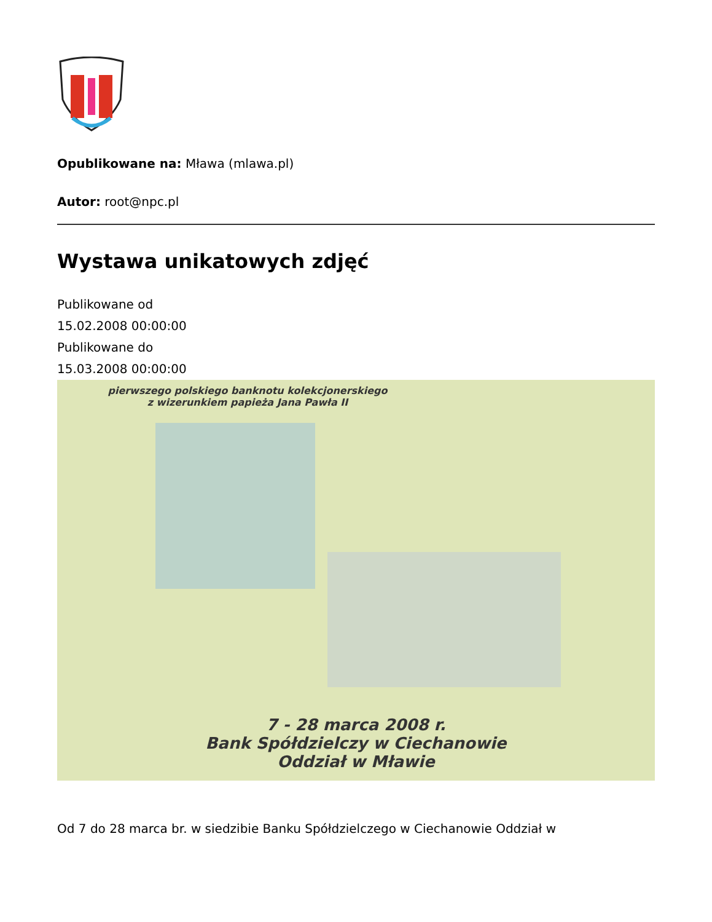Opublikowane na: Mława (mlawa.pl)
Autor: root@npc.pl
Wystawa unikatowych zdjęć
Publikowane od
15.02.2008 00:00:00
Publikowane do
15.03.2008 00:00:00
pierwszego polskiego banknotu kolekcjonerskiego
z wizerunkiem papieża Jana Pawła II
7 - 28 marca 2008 r.
Bank Spółdzielczy w Ciechanowie
Oddział w Mławie
Od 7 do 28 marca br. w siedzibie Banku Spółdzielczego w Ciechanowie Oddział w